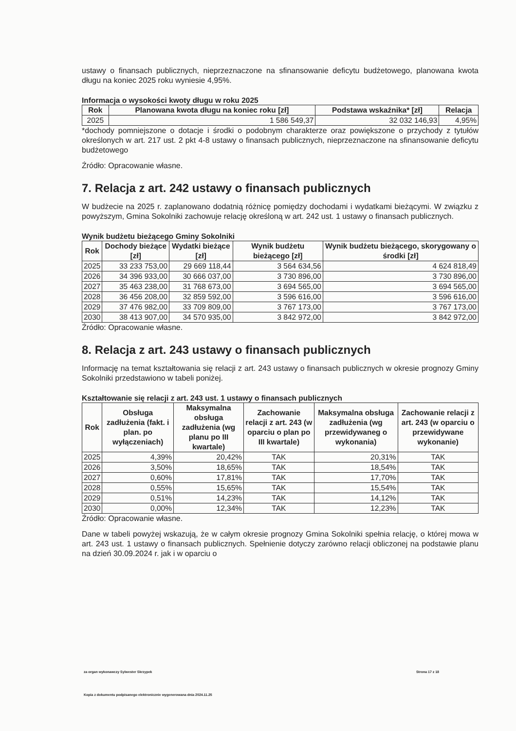ustawy o finansach publicznych, nieprzeznaczone na sfinansowanie deficytu budżetowego, planowana kwota długu na koniec 2025 roku wyniesie 4,95%.
Informacja o wysokości kwoty długu w roku 2025
| Rok | Planowana kwota długu na koniec roku [zł] | Podstawa wskaźnika* [zł] | Relacja |
| --- | --- | --- | --- |
| 2025 | 1 586 549,37 | 32 032 146,93 | 4,95% |
*dochody pomniejszone o dotacje i środki o podobnym charakterze oraz powiększone o przychody z tytułów określonych w art. 217 ust. 2 pkt 4-8 ustawy o finansach publicznych, nieprzeznaczone na sfinansowanie deficytu budżetowego
Źródło: Opracowanie własne.
7. Relacja z art. 242 ustawy o finansach publicznych
W budżecie na 2025 r. zaplanowano dodatnią różnicę pomiędzy dochodami i wydatkami bieżącymi. W związku z powyższym, Gmina Sokolniki zachowuje relację określoną w art. 242 ust. 1 ustawy o finansach publicznych.
Wynik budżetu bieżącego Gminy Sokolniki
| Rok | Dochody bieżące [zł] | Wydatki bieżące [zł] | Wynik budżetu bieżącego [zł] | Wynik budżetu bieżącego, skorygowany o środki [zł] |
| --- | --- | --- | --- | --- |
| 2025 | 33 233 753,00 | 29 669 118,44 | 3 564 634,56 | 4 624 818,49 |
| 2026 | 34 396 933,00 | 30 666 037,00 | 3 730 896,00 | 3 730 896,00 |
| 2027 | 35 463 238,00 | 31 768 673,00 | 3 694 565,00 | 3 694 565,00 |
| 2028 | 36 456 208,00 | 32 859 592,00 | 3 596 616,00 | 3 596 616,00 |
| 2029 | 37 476 982,00 | 33 709 809,00 | 3 767 173,00 | 3 767 173,00 |
| 2030 | 38 413 907,00 | 34 570 935,00 | 3 842 972,00 | 3 842 972,00 |
Źródło: Opracowanie własne.
8. Relacja z art. 243 ustawy o finansach publicznych
Informację na temat kształtowania się relacji z art. 243 ustawy o finansach publicznych w okresie prognozy Gminy Sokolniki przedstawiono w tabeli poniżej.
Kształtowanie się relacji z art. 243 ust. 1 ustawy o finansach publicznych
| Rok | Obsługa zadłużenia (fakt. i plan. po wyłączeniach) | Maksymalna obsługa zadłużenia (wg planu po III kwartale) | Zachowanie relacji z art. 243 (w oparciu o plan po III kwartale) | Maksymalna obsługa zadłużenia (wg przewidywaneg o wykonania) | Zachowanie relacji z art. 243 (w oparciu o przewidywane wykonanie) |
| --- | --- | --- | --- | --- | --- |
| 2025 | 4,39% | 20,42% | TAK | 20,31% | TAK |
| 2026 | 3,50% | 18,65% | TAK | 18,54% | TAK |
| 2027 | 0,60% | 17,81% | TAK | 17,70% | TAK |
| 2028 | 0,55% | 15,65% | TAK | 15,54% | TAK |
| 2029 | 0,51% | 14,23% | TAK | 14,12% | TAK |
| 2030 | 0,00% | 12,34% | TAK | 12,23% | TAK |
Źródło: Opracowanie własne.
Dane w tabeli powyżej wskazują, że w całym okresie prognozy Gmina Sokolniki spełnia relację, o której mowa w art. 243 ust. 1 ustawy o finansach publicznych. Spełnienie dotyczy zarówno relacji obliczonej na podstawie planu na dzień 30.09.2024 r. jak i w oparciu o
za organ wykonawczy Sylwester Skrzypek Strona 17 z 18
Kopia z dokumentu podpisanego elektronicznie wygenerowana dnia 2024.11.25